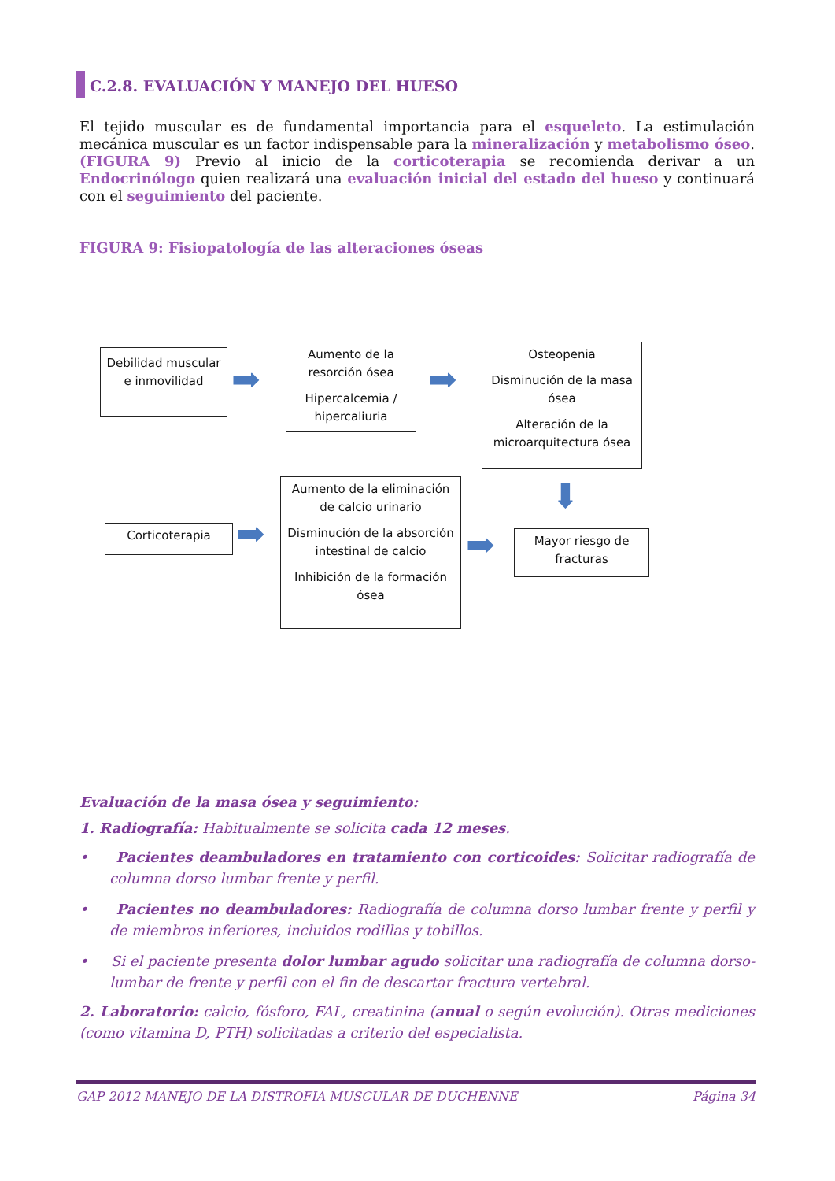C.2.8. EVALUACIÓN Y MANEJO DEL HUESO
El tejido muscular es de fundamental importancia para el esqueleto. La estimulación mecánica muscular es un factor indispensable para la mineralización y metabolismo óseo. (FIGURA 9) Previo al inicio de la corticoterapia se recomienda derivar a un Endocrinólogo quien realizará una evaluación inicial del estado del hueso y continuará con el seguimiento del paciente.
FIGURA 9: Fisiopatología de las alteraciones óseas
Debilidad muscular e inmovilidad
➡
Aumento de la resorción ósea
Hipercalcemia / hipercaliuria
➡
Osteopenia
Disminución de la masa ósea
Alteración de la microarquitectura ósea
⬇
Corticoterapia ➡
Aumento de la eliminación de calcio urinario
Disminución de la absorción intestinal de calcio
Inhibición de la formación ósea
➡
Mayor riesgo de fracturas
Evaluación de la masa ósea y seguimiento:
1. Radiografía: Habitualmente se solicita cada 12 meses.
• Pacientes deambuladores en tratamiento con corticoides: Solicitar radiografía de columna dorso lumbar frente y perfil.
• Pacientes no deambuladores: Radiografía de columna dorso lumbar frente y perfil y de miembros inferiores, incluidos rodillas y tobillos.
• Si el paciente presenta dolor lumbar agudo solicitar una radiografía de columna dorso-lumbar de frente y perfil con el fin de descartar fractura vertebral.
2. Laboratorio: calcio, fósforo, FAL, creatinina (anual o según evolución). Otras mediciones (como vitamina D, PTH) solicitadas a criterio del especialista.
GAP 2012 MANEJO DE LA DISTROFIA MUSCULAR DE DUCHENNE Página 34